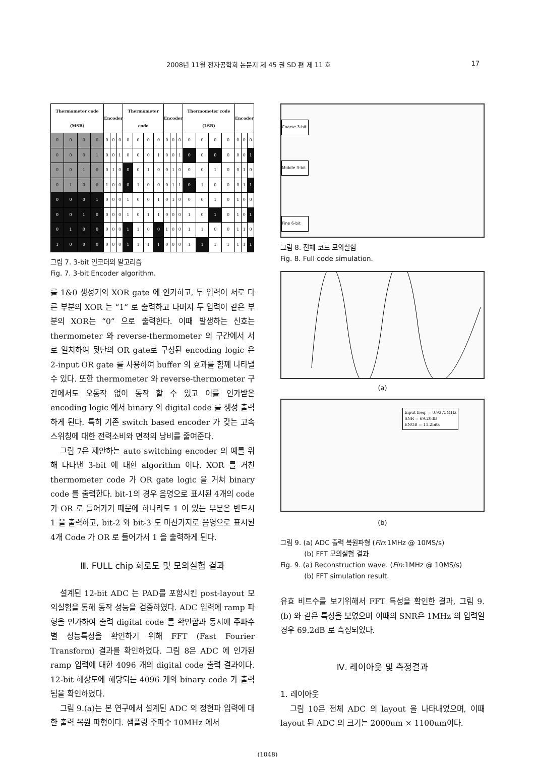2008년 11월 전자공학회 논문지 제 45 권 SD 편 제 11 호 17
| Thermometer code (MSB) | | | | Encoder | | | Thermometer code | | | | Encoder | | | Thermometer code (LSB) | | | | Encoder | | |
| --- | --- | --- | --- | --- | --- | --- | --- | --- | --- | --- | --- | --- | --- | --- | --- | --- | --- | --- | --- | --- |
| 0 | 0 | 0 | 0 | 0 | 0 | 0 | 0 | 0 | 0 | 0 | 0 | 0 | 0 | 0 | 0 | 0 | 0 | 0 | 0 | 0 |
| 0 | 0 | 0 | 1 | 0 | 0 | 1 | 0 | 0 | 0 | 1 | 0 | 0 | 1 | 0 | 0 | 0 | 0 | 0 | 0 | 1 |
| 0 | 0 | 1 | 0 | 0 | 1 | 0 | 0 | 0 | 1 | 0 | 0 | 1 | 0 | 0 | 0 | 1 | 0 | 0 | 1 | 0 |
| 0 | 1 | 0 | 0 | 1 | 0 | 0 | 0 | 1 | 0 | 0 | 0 | 1 | 1 | 0 | 1 | 0 | 0 | 0 | 1 | 1 |
| 0 | 0 | 0 | 1 | 0 | 0 | 0 | 1 | 0 | 0 | 1 | 0 | 1 | 0 | 0 | 0 | 1 | 0 | 1 | 0 | 0 |
| 0 | 0 | 1 | 0 | 0 | 0 | 0 | 1 | 0 | 1 | 1 | 0 | 0 | 0 | 1 | 0 | 1 | 0 | 1 | 0 | 1 |
| 0 | 1 | 0 | 0 | 0 | 0 | 0 | 1 | 1 | 0 | 0 | 1 | 0 | 0 | 1 | 1 | 0 | 0 | 1 | 1 | 0 |
| 1 | 0 | 0 | 0 | 0 | 0 | 0 | 1 | 1 | 1 | 1 | 0 | 0 | 0 | 1 | 1 | 1 | 1 | 1 | 1 | 1 |
그림 7. 3-bit 인코더의 알고리즘
Fig. 7. 3-bit Encoder algorithm.
를 1&0 생성기의 XOR gate 에 인가하고, 두 입력이 서로 다른 부분의 XOR 는 “1” 로 출력하고 나머지 두 입력이 같은 부분의 XOR는 “0” 으로 출력한다. 이때 발생하는 신호는 thermometer 와 reverse-thermometer 의 구간에서 서로 일치하여 뒷단의 OR gate로 구성된 encoding logic 은 2-input OR gate 를 사용하여 buffer 의 효과를 함께 나타낼 수 있다. 또한 thermometer 와 reverse-thermometer 구간에서도 오동작 없이 동작 할 수 있고 이를 인가받은 encoding logic 에서 binary 의 digital code 를 생성 출력하게 된다. 특히 기존 switch based encoder 가 갖는 고속 스위칭에 대한 전력소비와 면적의 낭비를 줄여준다.
그림 7은 제안하는 auto switching encoder 의 예를 위해 나타낸 3-bit 에 대한 algorithm 이다. XOR 를 거친 thermometer code 가 OR gate logic 을 거쳐 binary code 를 출력한다. bit-1의 경우 음영으로 표시된 4개의 code가 OR 로 들어가기 때문에 하나라도 1 이 있는 부분은 반드시 1 을 출력하고, bit-2 와 bit-3 도 마찬가지로 음영으로 표시된 4개 Code 가 OR 로 들어가서 1 을 출력하게 된다.
Ⅲ. FULL chip 회로도 및 모의실험 결과
설계된 12-bit ADC 는 PAD를 포함시킨 post-layout 모의실험을 통해 동작 성능을 검증하였다. ADC 입력에 ramp 파형을 인가하여 출력 digital code 를 확인함과 동시에 주파수별 성능특성을 확인하기 위해 FFT (Fast Fourier Transform) 결과를 확인하였다. 그림 8은 ADC 에 인가된 ramp 입력에 대한 4096 개의 digital code 출력 결과이다. 12-bit 해상도에 해당되는 4096 개의 binary code 가 출력됨을 확인하였다.
그림 9.(a)는 본 연구에서 설계된 ADC 의 정현파 입력에 대한 출력 복원 파형이다. 샘플링 주파수 10MHz 에서
Coarse 3-bit
Middle 3-bit
Fine 6-bit
그림 8. 전체 코드 모의실험
Fig. 8. Full code simulation.
(a)
Input freq. = 0.9375MHz
SNR = 69.20dB
ENOB = 11.2bits
(b)
그림 9. (a) ADC 출력 복원파형 (Fin:1MHz @ 10MS/s)
(b) FFT 모의실험 결과
Fig. 9. (a) Reconstruction wave. (Fin:1MHz @ 10MS/s)
(b) FFT simulation result.
유효 비트수를 보기위해서 FFT 특성을 확인한 결과, 그림 9.(b) 와 같은 특성을 보였으며 이때의 SNR은 1MHz 의 입력일 경우 69.2dB 로 측정되었다.
Ⅳ. 레이아웃 및 측정결과
1. 레이아웃
그림 10은 전체 ADC 의 layout 을 나타내었으며, 이때 layout 된 ADC 의 크기는 2000um × 1100um이다.
(1048)